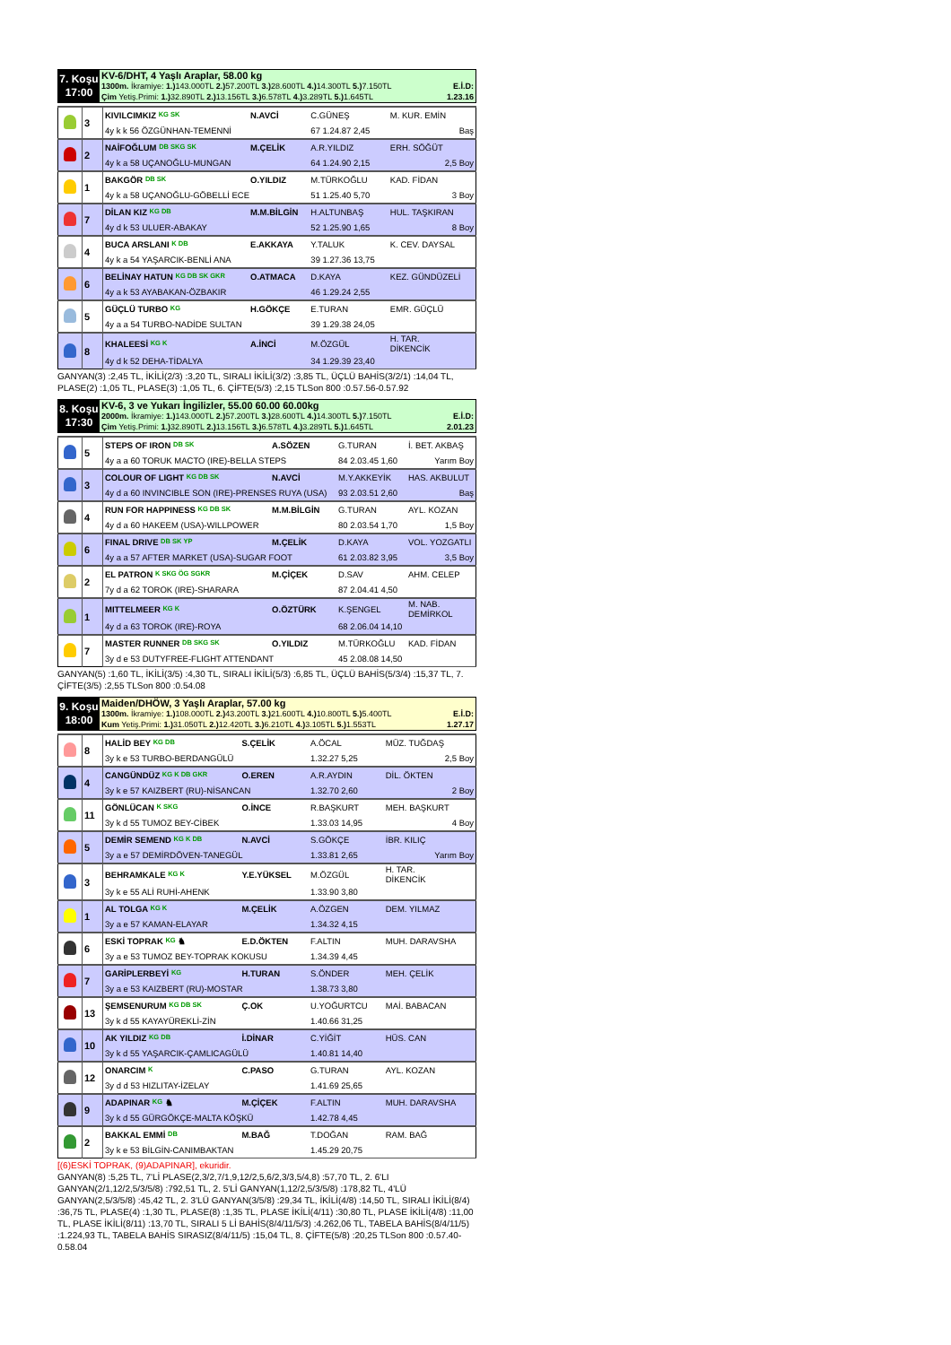7. Koşu
17:00
KV-6/DHT, 4 Yaşlı Araplar, 58.00 kg
1300m. İkramiye: 1.) 143.000TL 2.) 57.200TL 3.) 28.600TL 4.) 14.300TL 5.) 7.150TL E.İ.D:
Çim Yetiş.Primi: 1.) 32.890TL 2.) 13.156TL 3.) 6.578TL 4.) 3.289TL 5.) 1.645TL 1.23.16
| | 3 | KIVILCIMKIZ KG SK | N.AVCİ | C.GÜNEŞ | M. KUR. EMİN |
| | | 4y k k 56 ÖZGÜNHAN-TEMENNİ | | 67 1.24.87 2,45 | Baş |
| | 2 | NAİFOĞLUM DB SKG SK | M.ÇELİK | A.R.YILDIZ | ERH. SÖĞÜT |
| | | 4y k a 58 UÇANOĞLU-MUNGAN | | 64 1.24.90 2,15 | 2,5 Boy |
| | 1 | BAKGÖR DB SK | O.YILDIZ | M.TÜRKOĞLU | KAD. FİDAN |
| | | 4y k a 58 UÇANOĞLU-GÖBELLİ ECE | | 51 1.25.40 5,70 | 3 Boy |
| | 7 | DİLAN KIZ KG DB | M.M.BİLGİN | H.ALTUNBAŞ | HUL. TAŞKIRAN |
| | | 4y d k 53 ULUER-ABAKAY | | 52 1.25.90 1,65 | 8 Boy |
| | 4 | BUCA ARSLANI K DB | E.AKKAYA | Y.TALUK | K. CEV. DAYSAL |
| | | 4y k a 54 YAŞARCIK-BENLİ ANA | | 39 1.27.36 13,75 | |
| | 6 | BELİNAY HATUN KG DB SK GKR | O.ATMACA | D.KAYA | KEZ. GÜNDÜZELİ |
| | | 4y a k 53 AYABAKAN-ÖZBAKIR | | 46 1.29.24 2,55 | |
| | 5 | GÜÇLÜ TURBO KG | H.GÖKÇE | E.TURAN | EMR. GÜÇLÜ |
| | | 4y a a 54 TURBO-NADİDE SULTAN | | 39 1.29.38 24,05 | |
| | 8 | KHALEESİ KG K | A.İNCİ | M.ÖZGÜL | H. TAR. DİKENCİK |
| | | 4y d k 52 DEHA-TİDALYA | | 34 1.29.39 23,40 | |
GANYAN(3) :2,45 TL, İKİLİ(2/3) :3,20 TL, SIRALI İKİLİ(3/2) :3,85 TL, ÜÇLÜ BAHİS(3/2/1) :14,04 TL, PLASE(2) :1,05 TL, PLASE(3) :1,05 TL, 6. ÇİFTE(5/3) :2,15 TLSon 800 :0.57.56-0.57.92
8. Koşu
17:30
KV-6, 3 ve Yukarı İngilizler, 55.00 60.00 60.00kg
2000m. İkramiye: 1.) 143.000TL 2.) 57.200TL 3.) 28.600TL 4.) 14.300TL 5.) 7.150TL E.İ.D:
Çim Yetiş.Primi: 1.) 32.890TL 2.) 13.156TL 3.) 6.578TL 4.) 3.289TL 5.) 1.645TL 2.01.23
| | 5 | STEPS OF IRON DB SK | A.SÖZEN | G.TURAN | İ. BET. AKBAŞ |
| | | 4y a a 60 TORUK MACTO (IRE)-BELLA STEPS | | 84 2.03.45 1,60 | Yarım Boy |
| | 3 | COLOUR OF LIGHT KG DB SK | N.AVCİ | M.Y.AKKEYİK | HAS. AKBULUT |
| | | 4y d a 60 INVINCIBLE SON (IRE)-PRENSES RUYA (USA) | | 93 2.03.51 2,60 | Baş |
| | 4 | RUN FOR HAPPINESS KG DB SK | M.M.BİLGİN | G.TURAN | AYL. KOZAN |
| | | 4y d a 60 HAKEEM (USA)-WILLPOWER | | 80 2.03.54 1,70 | 1,5 Boy |
| | 6 | FINAL DRIVE DB SK YP | M.ÇELİK | D.KAYA | VOL. YOZGATLI |
| | | 4y a a 57 AFTER MARKET (USA)-SUGAR FOOT | | 61 2.03.82 3,95 | 3,5 Boy |
| | 2 | EL PATRON K SKG ÖG SGKR | M.ÇİÇEK | D.SAV | AHM. CELEP |
| | | 7y d a 62 TOROK (IRE)-SHARARA | | 87 2.04.41 4,50 | |
| | 1 | MITTELMEER KG K | O.ÖZTÜRK | K.ŞENGEL | M. NAB. DEMİRKOL |
| | | 4y d a 63 TOROK (IRE)-ROYA | | 68 2.06.04 14,10 | |
| | 7 | MASTER RUNNER DB SKG SK | O.YILDIZ | M.TÜRKOĞLU | KAD. FİDAN |
| | | 3y d e 53 DUTYFREE-FLIGHT ATTENDANT | | 45 2.08.08 14,50 | |
GANYAN(5) :1,60 TL, İKİLİ(3/5) :4,30 TL, SIRALI İKİLİ(5/3) :6,85 TL, ÜÇLÜ BAHİS(5/3/4) :15,37 TL, 7. ÇİFTE(3/5) :2,55 TLSon 800 :0.54.08
9. Koşu
18:00
Maiden/DHÖW, 3 Yaşlı Araplar, 57.00 kg
1300m. İkramiye: 1.) 108.000TL 2.) 43.200TL 3.) 21.600TL 4.) 10.800TL 5.) 5.400TL E.İ.D:
Kum Yetiş.Primi: 1.) 31.050TL 2.) 12.420TL 3.) 6.210TL 4.) 3.105TL 5.) 1.553TL 1.27.17
| | 8 | HALİD BEY KG DB | S.ÇELİK | A.ÖCAL | MÜZ. TUĞDAŞ |
| | | 3y k e 53 TURBO-BERDANGÜLÜ | | 1.32.27 5,25 | 2,5 Boy |
| | 4 | CANGÜNDÜZ KG K DB GKR | O.EREN | A.R.AYDIN | DİL. ÖKTEN |
| | | 3y k e 57 KAIZBERT (RU)-NİSANCAN | | 1.32.70 2,60 | 2 Boy |
| | 11 | GÖNLÜCAN K SKG | O.İNCE | R.BAŞKURT | MEH. BAŞKURT |
| | | 3y k d 55 TUMOZ BEY-CİBEK | | 1.33.03 14,95 | 4 Boy |
| | 5 | DEMİR SEMEND KG K DB | N.AVCİ | S.GÖKÇE | İBR. KILIÇ |
| | | 3y a e 57 DEMİRDÖVEN-TANEGÜL | | 1.33.81 2,65 | Yarım Boy |
| | 3 | BEHRAMKALE KG K | Y.E.YÜKSEL | M.ÖZGÜL | H. TAR. DİKENCİK |
| | | 3y k e 55 ALİ RUHİ-AHENK | | 1.33.90 3,80 | |
| | 1 | AL TOLGA KG K | M.ÇELİK | A.ÖZGEN | DEM. YILMAZ |
| | | 3y a e 57 KAMAN-ELAYAR | | 1.34.32 4,15 | |
| | 6 | ESKİ TOPRAK KG ♞ | E.D.ÖKTEN | F.ALTIN | MUH. DARAVSHA |
| | | 3y a e 53 TUMOZ BEY-TOPRAK KOKUSU | | 1.34.39 4,45 | |
| | 7 | GARİPLERBEYİ KG | H.TURAN | S.ÖNDER | MEH. ÇELİK |
| | | 3y a e 53 KAIZBERT (RU)-MOSTAR | | 1.38.73 3,80 | |
| | 13 | ŞEMSENURUM KG DB SK | Ç.OK | U.YOĞURTCU | MAİ. BABACAN |
| | | 3y k d 55 KAYAYÜREKLİ-ZİN | | 1.40.66 31,25 | |
| | 10 | AK YILDIZ KG DB | İ.DİNAR | C.YİĞİT | HÜS. CAN |
| | | 3y k d 55 YAŞARCIK-ÇAMLICAGÜLÜ | | 1.40.81 14,40 | |
| | 12 | ONARCIM K | C.PASO | G.TURAN | AYL. KOZAN |
| | | 3y d d 53 HIZLITAY-İZELAY | | 1.41.69 25,65 | |
| | 9 | ADAPINAR KG ♞ | M.ÇİÇEK | F.ALTIN | MUH. DARAVSHA |
| | | 3y k d 55 GÜRGÖKÇE-MALTA KÖŞKÜ | | 1.42.78 4,45 | |
| | 2 | BAKKAL EMMİ DB | M.BAĞ | T.DOĞAN | RAM. BAĞ |
| | | 3y k e 53 BİLGİN-CANIMBAKTAN | | 1.45.29 20,75 | |
[(6)ESKİ TOPRAK, (9)ADAPINAR], ekuridir.
GANYAN(8) :5,25 TL, 7'Lİ PLASE(2,3/2,7/1,9,12/2,5,6/2,3/3,5/4,8) :57,70 TL, 2. 6'LI GANYAN(2/1,12/2,5/3/5/8) :792,51 TL, 2. 5'Lİ GANYAN(1,12/2,5/3/5/8) :178,82 TL, 4'LÜ GANYAN(2,5/3/5/8) :45,42 TL, 2. 3'LÜ GANYAN(3/5/8) :29,34 TL, İKİLİ(4/8) :14,50 TL, SIRALI İKİLİ(8/4) :36,75 TL, PLASE(4) :1,30 TL, PLASE(8) :1,35 TL, PLASE İKİLİ(4/11) :30,80 TL, PLASE İKİLİ(4/8) :11,00 TL, PLASE İKİLİ(8/11) :13,70 TL, SIRALI 5 Lİ BAHİS(8/4/11/5/3) :4.262,06 TL, TABELA BAHİS(8/4/11/5) :1.224,93 TL, TABELA BAHİS SIRASIZ(8/4/11/5) :15,04 TL, 8. ÇİFTE(5/8) :20,25 TLSon 800 :0.57.40-0.58.04